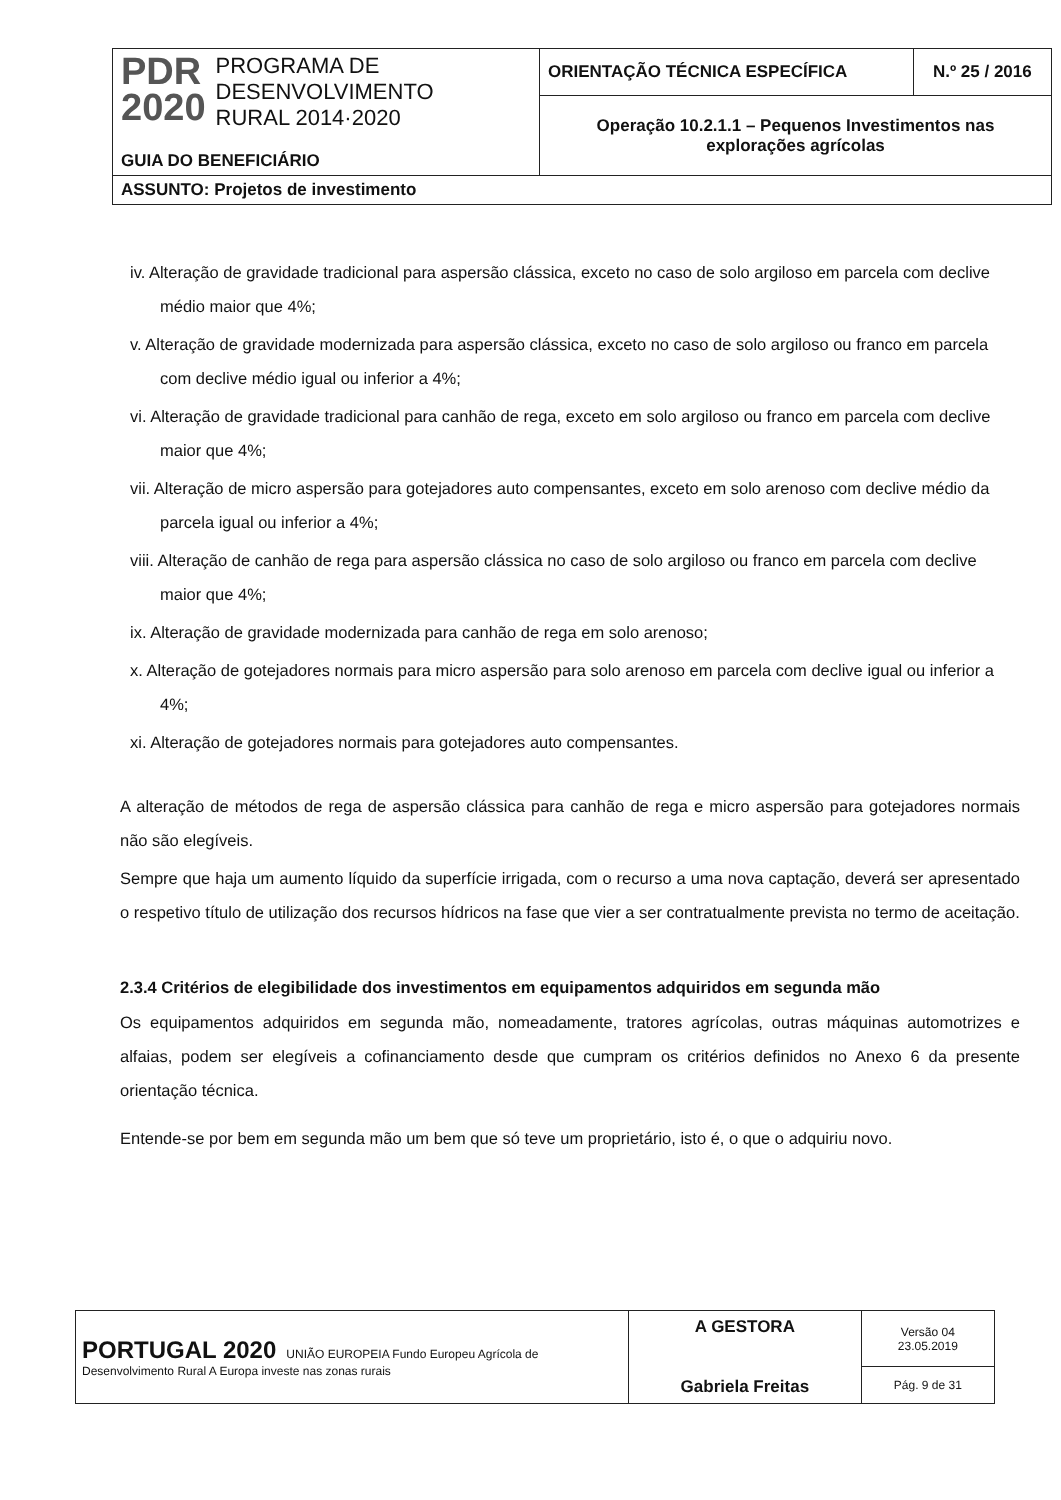| PDR 2020 PROGRAMA DE DESENVOLVIMENTO RURAL 2014·2020 GUIA DO BENEFICIÁRIO | ORIENTAÇÃO TÉCNICA ESPECÍFICA | N.º 25 / 2016 |
| | Operação 10.2.1.1 – Pequenos Investimentos nas explorações agrícolas | |
| ASSUNTO: Projetos de investimento | | |
iv. Alteração de gravidade tradicional para aspersão clássica, exceto no caso de solo argiloso em parcela com declive médio maior que 4%;
v. Alteração de gravidade modernizada para aspersão clássica, exceto no caso de solo argiloso ou franco em parcela com declive médio igual ou inferior a 4%;
vi. Alteração de gravidade tradicional para canhão de rega, exceto em solo argiloso ou franco em parcela com declive maior que 4%;
vii. Alteração de micro aspersão para gotejadores auto compensantes, exceto em solo arenoso com declive médio da parcela igual ou inferior a 4%;
viii. Alteração de canhão de rega para aspersão clássica no caso de solo argiloso ou franco em parcela com declive maior que 4%;
ix. Alteração de gravidade modernizada para canhão de rega em solo arenoso;
x. Alteração de gotejadores normais para micro aspersão para solo arenoso em parcela com declive igual ou inferior a 4%;
xi. Alteração de gotejadores normais para gotejadores auto compensantes.
A alteração de métodos de rega de aspersão clássica para canhão de rega e micro aspersão para gotejadores normais não são elegíveis.
Sempre que haja um aumento líquido da superfície irrigada, com o recurso a uma nova captação, deverá ser apresentado o respetivo título de utilização dos recursos hídricos na fase que vier a ser contratualmente prevista no termo de aceitação.
2.3.4 Critérios de elegibilidade dos investimentos em equipamentos adquiridos em segunda mão
Os equipamentos adquiridos em segunda mão, nomeadamente, tratores agrícolas, outras máquinas automotrizes e alfaias, podem ser elegíveis a cofinanciamento desde que cumpram os critérios definidos no Anexo 6 da presente orientação técnica.
Entende-se por bem em segunda mão um bem que só teve um proprietário, isto é, o que o adquiriu novo.
| PORTUGAL 2020 UNIÃO EUROPEIA Fundo Europeu Agrícola de Desenvolvimento Rural A Europa investe nas zonas rurais | A GESTORA Gabriela Freitas | Versão 04 23.05.2019 |
| | | Pág. 9 de 31 |